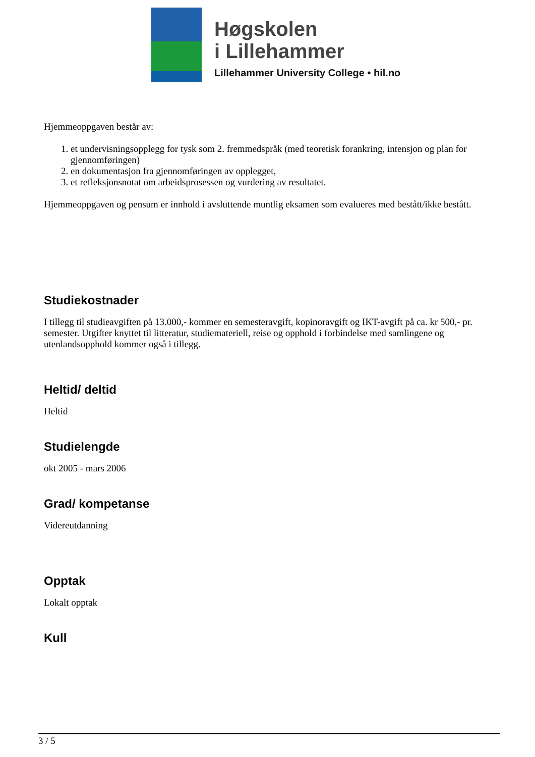Høgskolen
i Lillehammer
Lillehammer University College • hil.no
Hjemmeoppgaven består av:
1. et undervisningsopplegg for tysk som 2. fremmedspråk (med teoretisk forankring, intensjon og plan for gjennomføringen)
2. en dokumentasjon fra gjennomføringen av opplegget,
3. et refleksjonsnotat om arbeidsprosessen og vurdering av resultatet.
Hjemmeoppgaven og pensum er innhold i avsluttende muntlig eksamen som evalueres med bestått/ikke bestått.
Studiekostnader
I tillegg til studieavgiften på 13.000,- kommer en semesteravgift, kopinoravgift og IKT-avgift på ca. kr 500,- pr. semester. Utgifter knyttet til litteratur, studiemateriell, reise og opphold i forbindelse med samlingene og utenlandsopphold kommer også i tillegg.
Heltid/ deltid
Heltid
Studielengde
okt 2005 - mars 2006
Grad/ kompetanse
Videreutdanning
Opptak
Lokalt opptak
Kull
3 / 5